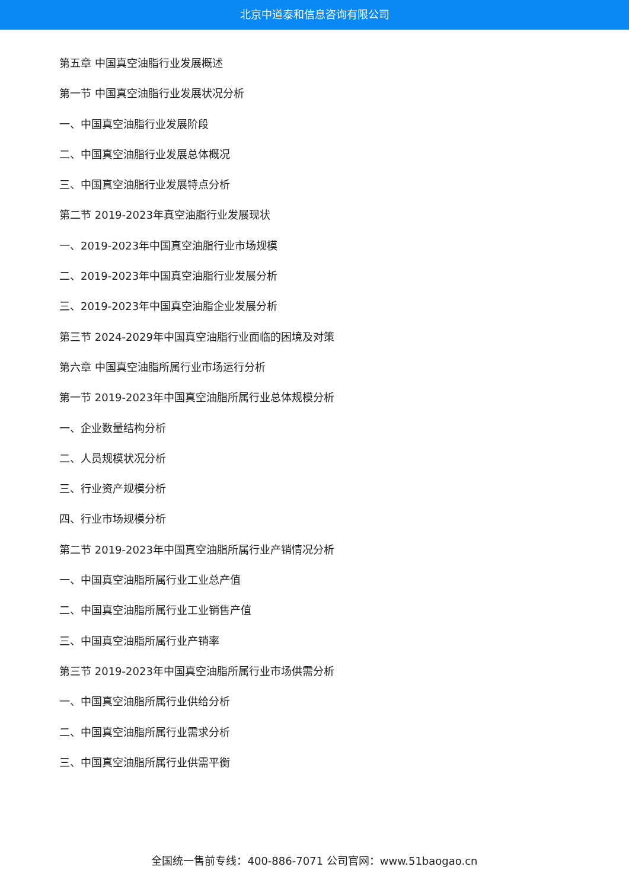北京中道泰和信息咨询有限公司
第五章 中国真空油脂行业发展概述
第一节 中国真空油脂行业发展状况分析
一、中国真空油脂行业发展阶段
二、中国真空油脂行业发展总体概况
三、中国真空油脂行业发展特点分析
第二节 2019-2023年真空油脂行业发展现状
一、2019-2023年中国真空油脂行业市场规模
二、2019-2023年中国真空油脂行业发展分析
三、2019-2023年中国真空油脂企业发展分析
第三节 2024-2029年中国真空油脂行业面临的困境及对策
第六章 中国真空油脂所属行业市场运行分析
第一节 2019-2023年中国真空油脂所属行业总体规模分析
一、企业数量结构分析
二、人员规模状况分析
三、行业资产规模分析
四、行业市场规模分析
第二节 2019-2023年中国真空油脂所属行业产销情况分析
一、中国真空油脂所属行业工业总产值
二、中国真空油脂所属行业工业销售产值
三、中国真空油脂所属行业产销率
第三节 2019-2023年中国真空油脂所属行业市场供需分析
一、中国真空油脂所属行业供给分析
二、中国真空油脂所属行业需求分析
三、中国真空油脂所属行业供需平衡
全国统一售前专线：400-886-7071 公司官网：www.51baogao.cn